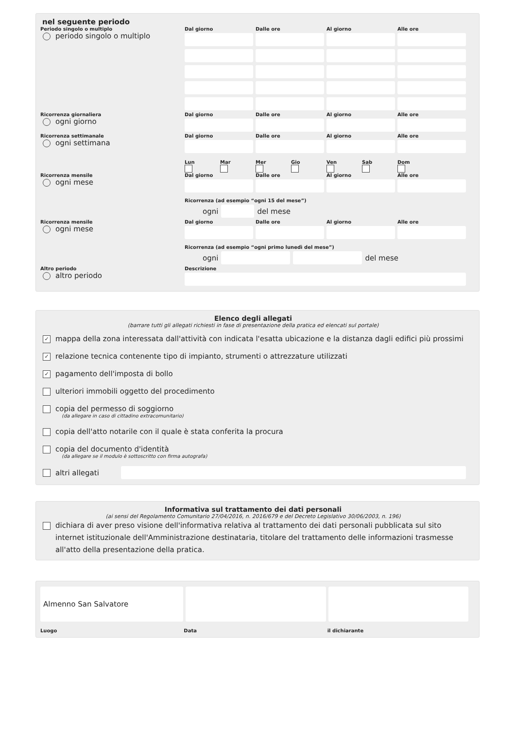nel seguente periodo
Periodo singolo o multiplo Dal giorno Dalle ore Al giorno Alle ore
periodo singolo o multiplo
Ricorrenza giornaliera Dal giorno Dalle ore Al giorno Alle ore
ogni giorno
Ricorrenza settimanale Dal giorno Dalle ore Al giorno Alle ore
ogni settimana
Lun
Mar
Mer
Gio
Ven
Sab
Dom
Ricorrenza mensile Dal giorno Dalle ore Al giorno Alle ore
ogni mese
Ricorrenza (ad esempio “ogni 15 del mese”)
ogni del mese
Ricorrenza mensile Dal giorno Dalle ore Al giorno Alle ore
ogni mese
Ricorrenza (ad esempio “ogni primo lunedì del mese”)
ogni del mese
Altro periodo Descrizione
altro periodo
Elenco degli allegati
(barrare tutti gli allegati richiesti in fase di presentazione della pratica ed elencati sul portale)
✓ mappa della zona interessata dall'attività con indicata l'esatta ubicazione e la distanza dagli edifici più prossimi
✓ relazione tecnica contenente tipo di impianto, strumenti o attrezzature utilizzati
✓ pagamento dell'imposta di bollo
ulteriori immobili oggetto del procedimento
copia del permesso di soggiorno
(da allegare in caso di cittadino extracomunitario)
copia dell'atto notarile con il quale è stata conferita la procura
copia del documento d'identità
(da allegare se il modulo è sottoscritto con firma autografa)
altri allegati
Informativa sul trattamento dei dati personali
(ai sensi del Regolamento Comunitario 27/04/2016, n. 2016/679 e del Decreto Legislativo 30/06/2003, n. 196)
dichiara di aver preso visione dell'informativa relativa al trattamento dei dati personali pubblicata sul sito internet istituzionale dell'Amministrazione destinataria, titolare del trattamento delle informazioni trasmesse all'atto della presentazione della pratica.
Almenno San Salvatore
Luogo Data il dichiarante